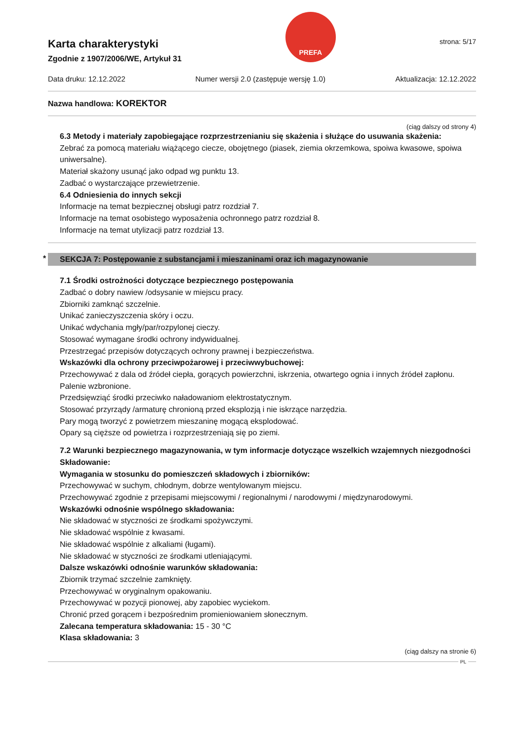Karta charakterystyki
Zgodnie z 1907/2006/WE, Artykuł 31
PREFA
strona: 5/17
Data druku: 12.12.2022 Numer wersji 2.0 (zastępuje wersję 1.0) Aktualizacja: 12.12.2022
Nazwa handlowa: KOREKTOR
(ciąg dalszy od strony 4)
6.3 Metody i materiały zapobiegające rozprzestrzenianiu się skażenia i służące do usuwania skażenia:
Zebrać za pomocą materiału wiążącego ciecze, obojętnego (piasek, ziemia okrzemkowa, spoiwa kwasowe, spoiwa uniwersalne).
Materiał skażony usunąć jako odpad wg punktu 13.
Zadbać o wystarczające przewietrzenie.
6.4 Odniesienia do innych sekcji
Informacje na temat bezpiecznej obsługi patrz rozdział 7.
Informacje na temat osobistego wyposażenia ochronnego patrz rozdział 8.
Informacje na temat utylizacji patrz rozdział 13.
* SEKCJA 7: Postępowanie z substancjami i mieszaninami oraz ich magazynowanie
7.1 Środki ostrożności dotyczące bezpiecznego postępowania
Zadbać o dobry nawiew /odsysanie w miejscu pracy.
Zbiorniki zamknąć szczelnie.
Unikać zanieczyszczenia skóry i oczu.
Unikać wdychania mgły/par/rozpylonej cieczy.
Stosować wymagane środki ochrony indywidualnej.
Przestrzegać przepisów dotyczących ochrony prawnej i bezpieczeństwa.
Wskazówki dla ochrony przeciwpożarowej i przeciwwybuchowej:
Przechowywać z dala od źródeł ciepła, gorących powierzchni, iskrzenia, otwartego ognia i innych źródeł zapłonu. Palenie wzbronione.
Przedsięwziąć środki przeciwko naładowaniom elektrostatycznym.
Stosować przyrządy /armaturę chronioną przed eksplozją i nie iskrzące narzędzia.
Pary mogą tworzyć z powietrzem mieszaninę mogącą eksplodować.
Opary są cięższe od powietrza i rozprzestrzeniają się po ziemi.
7.2 Warunki bezpiecznego magazynowania, w tym informacje dotyczące wszelkich wzajemnych niezgodności
Składowanie:
Wymagania w stosunku do pomieszczeń składowych i zbiorników:
Przechowywać w suchym, chłodnym, dobrze wentylowanym miejscu.
Przechowywać zgodnie z przepisami miejscowymi / regionalnymi / narodowymi / międzynarodowymi.
Wskazówki odnośnie wspólnego składowania:
Nie składować w styczności ze środkami spożywczymi.
Nie składować wspólnie z kwasami.
Nie składować wspólnie z alkaliami (ługami).
Nie składować w styczności ze środkami utleniającymi.
Dalsze wskazówki odnośnie warunków składowania:
Zbiornik trzymać szczelnie zamknięty.
Przechowywać w oryginalnym opakowaniu.
Przechowywać w pozycji pionowej, aby zapobiec wyciekom.
Chronić przed gorącem i bezpośrednim promieniowaniem słonecznym.
Zalecana temperatura składowania: 15 - 30 °C
Klasa składowania: 3
(ciąg dalszy na stronie 6)
PL